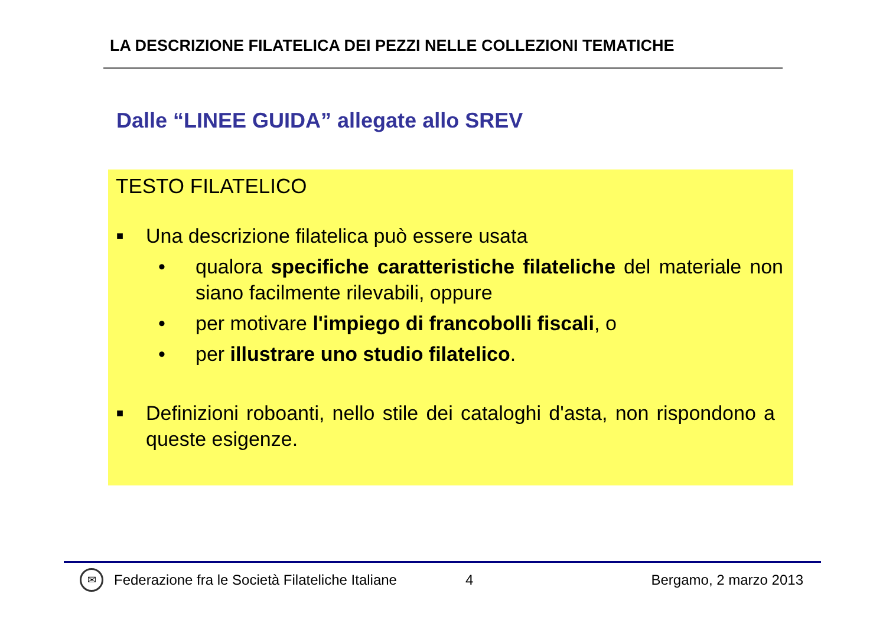LA DESCRIZIONE FILATELICA DEI PEZZI NELLE COLLEZIONI TEMATICHE
Dalle “LINEE GUIDA” allegate allo SREV
TESTO FILATELICO
■ Una descrizione filatelica può essere usata
• qualora specifiche caratteristiche filateliche del materiale non siano facilmente rilevabili, oppure
• per motivare l'impiego di francobolli fiscali, o
• per illustrare uno studio filatelico.
■ Definizioni roboanti, nello stile dei cataloghi d'asta, non rispondono a queste esigenze.
✉ Federazione fra le Società Filateliche Italiane 4 Bergamo, 2 marzo 2013